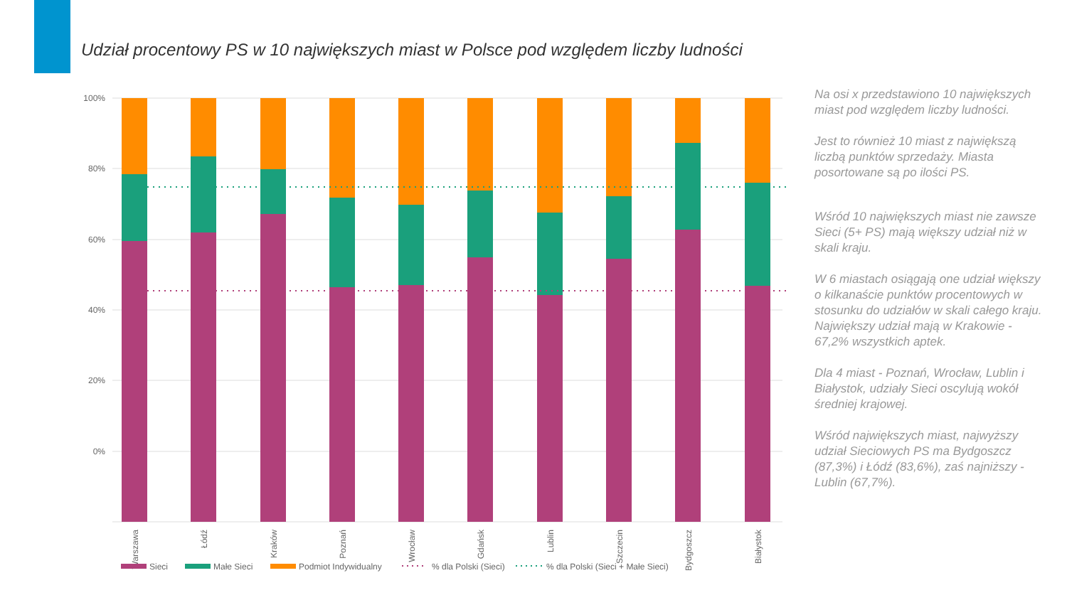Udział procentowy PS w 10 największych miast w Polsce pod względem liczby ludności
100%
80%
60%
40%
20%
0%
Warszawa
Łódź
Kraków
Poznań
Wrocław
Gdańsk
Lublin
Szczecin
Bydgoszcz
Białystok
Sieci
Małe Sieci
Podmiot Indywidualny
% dla Polski (Sieci)
% dla Polski (Sieci + Małe Sieci)
Na osi x przedstawiono 10 największych miast pod względem liczby ludności.
Jest to również 10 miast z największą liczbą punktów sprzedaży. Miasta posortowane są po ilości PS.
Wśród 10 największych miast nie zawsze Sieci (5+ PS) mają większy udział niż w skali kraju.
W 6 miastach osiągają one udział większy o kilkanaście punktów procentowych w stosunku do udziałów w skali całego kraju. Największy udział mają w Krakowie - 67,2% wszystkich aptek.
Dla 4 miast - Poznań, Wrocław, Lublin i Białystok, udziały Sieci oscylują wokół średniej krajowej.
Wśród największych miast, najwyższy udział Sieciowych PS ma Bydgoszcz (87,3%) i Łódź (83,6%), zaś najniższy - Lublin (67,7%).